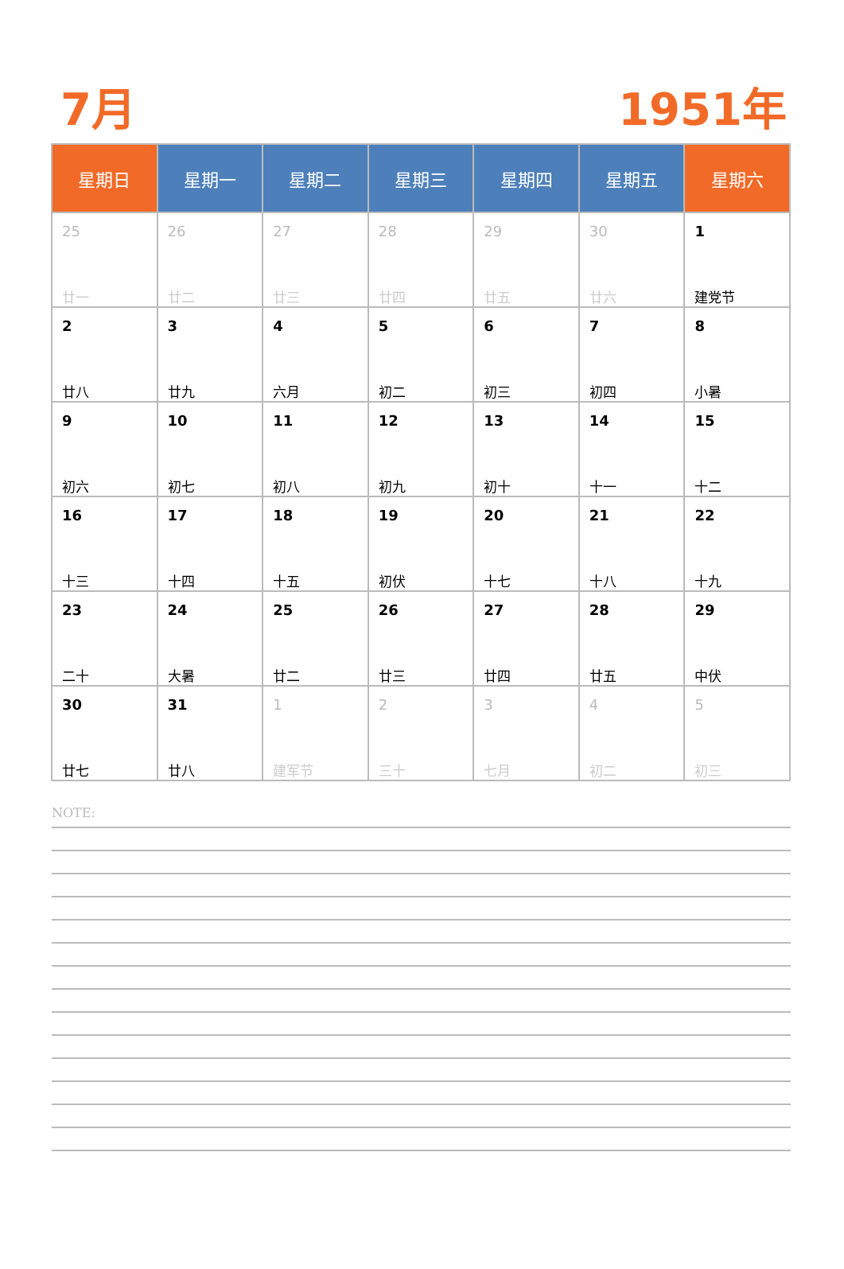7月 1951年
| 星期日 | 星期一 | 星期二 | 星期三 | 星期四 | 星期五 | 星期六 |
| --- | --- | --- | --- | --- | --- | --- |
| 25 廿一 | 26 廿二 | 27 廿三 | 28 廿四 | 29 廿五 | 30 廿六 | 1 建党节 |
| 2 廿八 | 3 廿九 | 4 六月 | 5 初二 | 6 初三 | 7 初四 | 8 小暑 |
| 9 初六 | 10 初七 | 11 初八 | 12 初九 | 13 初十 | 14 十一 | 15 十二 |
| 16 十三 | 17 十四 | 18 十五 | 19 初伏 | 20 十七 | 21 十八 | 22 十九 |
| 23 二十 | 24 大暑 | 25 廿二 | 26 廿三 | 27 廿四 | 28 廿五 | 29 中伏 |
| 30 廿七 | 31 廿八 | 1 建军节 | 2 三十 | 3 七月 | 4 初二 | 5 初三 |
NOTE: